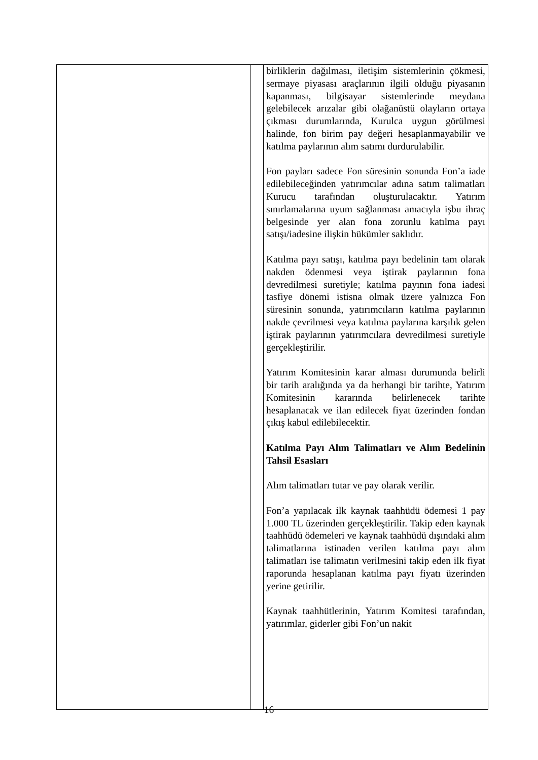| | | birliklerin dağılması, iletişim sistemlerinin çökmesi, sermaye piyasası araçlarının ilgili olduğu piyasanın kapanması, bilgisayar sistemlerinde meydana gelebilecek arızalar gibi olağanüstü olayların ortaya çıkması durumlarında, Kurulca uygun görülmesi halinde, fon birim pay değeri hesaplanmayabilir ve katılma paylarının alım satımı durdurulabilir. Fon payları sadece Fon süresinin sonunda Fon’a iade edilebileceğinden yatırımcılar adına satım talimatları Kurucu tarafından oluşturulacaktır. Yatırım sınırlamalarına uyum sağlanması amacıyla işbu ihraç belgesinde yer alan fona zorunlu katılma payı satışı/iadesine ilişkin hükümler saklıdır. Katılma payı satışı, katılma payı bedelinin tam olarak nakden ödenmesi veya iştirak paylarının fona devredilmesi suretiyle; katılma payının fona iadesi tasfiye dönemi istisna olmak üzere yalnızca Fon süresinin sonunda, yatırımcıların katılma paylarının nakde çevrilmesi veya katılma paylarına karşılık gelen iştirak paylarının yatırımcılara devredilmesi suretiyle gerçekleştirilir. Yatırım Komitesinin karar alması durumunda belirli bir tarih aralığında ya da herhangi bir tarihte, Yatırım Komitesinin kararında belirlenecek tarihte hesaplanacak ve ilan edilecek fiyat üzerinden fondan çıkış kabul edilebilecektir. Katılma Payı Alım Talimatları ve Alım Bedelinin Tahsil Esasları Alım talimatları tutar ve pay olarak verilir. Fon’a yapılacak ilk kaynak taahhüdü ödemesi 1 pay 1.000 TL üzerinden gerçekleştirilir. Takip eden kaynak taahhüdü ödemeleri ve kaynak taahhüdü dışındaki alım talimatlarına istinaden verilen katılma payı alım talimatları ise talimatın verilmesini takip eden ilk fiyat raporunda hesaplanan katılma payı fiyatı üzerinden yerine getirilir. Kaynak taahhütlerinin, Yatırım Komitesi tarafından, yatırımlar, giderler gibi Fon’un nakit |
16